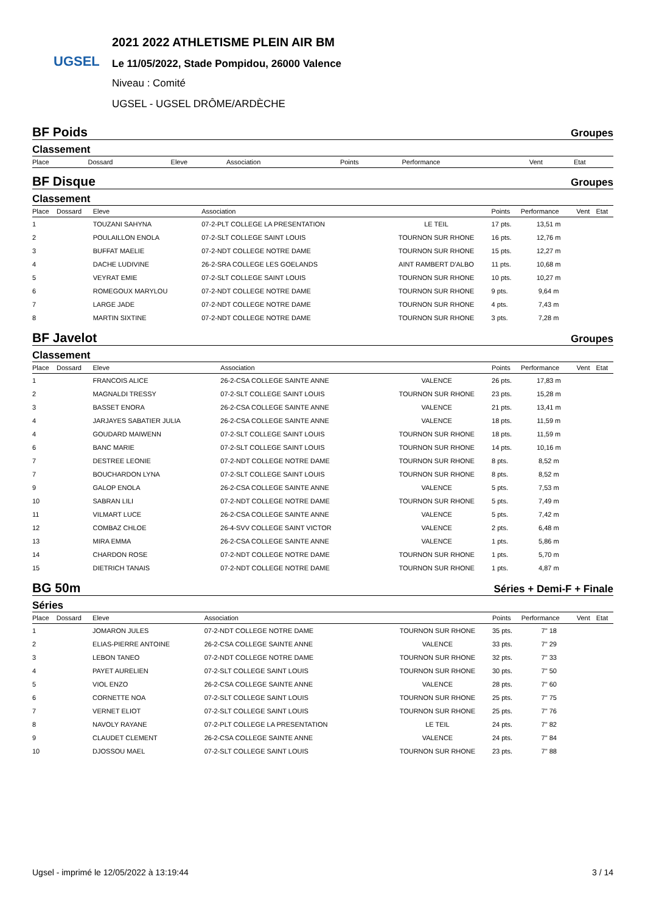UGSEL
2021 2022 ATHLETISME PLEIN AIR BM
Le 11/05/2022, Stade Pompidou, 26000 Valence
Niveau : Comité
UGSEL - UGSEL DRÔME/ARDÈCHE
BF Poids Groupes
Classement
| Place | Dossard | Eleve | Association | | Points | Performance | Vent | Etat |
| --- | --- | --- | --- | --- | --- | --- | --- | --- |
BF Disque Groupes
Classement
| Place | Dossard | Eleve | Association | | Points | Performance | Vent | Etat |
| --- | --- | --- | --- | --- | --- | --- | --- | --- |
| 1 | | TOUZANI SAHYNA | 07-2-PLT COLLEGE LA PRESENTATION | LE TEIL | 17 pts. | 13,51 m | | |
| 2 | | POULAILLON ENOLA | 07-2-SLT COLLEGE SAINT LOUIS | TOURNON SUR RHONE | 16 pts. | 12,76 m | | |
| 3 | | BUFFAT MAELIE | 07-2-NDT COLLEGE NOTRE DAME | TOURNON SUR RHONE | 15 pts. | 12,27 m | | |
| 4 | | DACHE LUDIVINE | 26-2-SRA COLLEGE LES GOELANDS | AINT RAMBERT D'ALBO | 11 pts. | 10,68 m | | |
| 5 | | VEYRAT EMIE | 07-2-SLT COLLEGE SAINT LOUIS | TOURNON SUR RHONE | 10 pts. | 10,27 m | | |
| 6 | | ROMEGOUX MARYLOU | 07-2-NDT COLLEGE NOTRE DAME | TOURNON SUR RHONE | 9 pts. | 9,64 m | | |
| 7 | | LARGE JADE | 07-2-NDT COLLEGE NOTRE DAME | TOURNON SUR RHONE | 4 pts. | 7,43 m | | |
| 8 | | MARTIN SIXTINE | 07-2-NDT COLLEGE NOTRE DAME | TOURNON SUR RHONE | 3 pts. | 7,28 m | | |
BF Javelot Groupes
Classement
| Place | Dossard | Eleve | Association | | Points | Performance | Vent | Etat |
| --- | --- | --- | --- | --- | --- | --- | --- | --- |
| 1 | | FRANCOIS ALICE | 26-2-CSA COLLEGE SAINTE ANNE | VALENCE | 26 pts. | 17,83 m | | |
| 2 | | MAGNALDI TRESSY | 07-2-SLT COLLEGE SAINT LOUIS | TOURNON SUR RHONE | 23 pts. | 15,28 m | | |
| 3 | | BASSET ENORA | 26-2-CSA COLLEGE SAINTE ANNE | VALENCE | 21 pts. | 13,41 m | | |
| 4 | | JARJAYES SABATIER JULIA | 26-2-CSA COLLEGE SAINTE ANNE | VALENCE | 18 pts. | 11,59 m | | |
| 4 | | GOUDARD MAIWENN | 07-2-SLT COLLEGE SAINT LOUIS | TOURNON SUR RHONE | 18 pts. | 11,59 m | | |
| 6 | | BANC MARIE | 07-2-SLT COLLEGE SAINT LOUIS | TOURNON SUR RHONE | 14 pts. | 10,16 m | | |
| 7 | | DESTREE LEONIE | 07-2-NDT COLLEGE NOTRE DAME | TOURNON SUR RHONE | 8 pts. | 8,52 m | | |
| 7 | | BOUCHARDON LYNA | 07-2-SLT COLLEGE SAINT LOUIS | TOURNON SUR RHONE | 8 pts. | 8,52 m | | |
| 9 | | GALOP ENOLA | 26-2-CSA COLLEGE SAINTE ANNE | VALENCE | 5 pts. | 7,53 m | | |
| 10 | | SABRAN LILI | 07-2-NDT COLLEGE NOTRE DAME | TOURNON SUR RHONE | 5 pts. | 7,49 m | | |
| 11 | | VILMART LUCE | 26-2-CSA COLLEGE SAINTE ANNE | VALENCE | 5 pts. | 7,42 m | | |
| 12 | | COMBAZ CHLOE | 26-4-SVV COLLEGE SAINT VICTOR | VALENCE | 2 pts. | 6,48 m | | |
| 13 | | MIRA EMMA | 26-2-CSA COLLEGE SAINTE ANNE | VALENCE | 1 pts. | 5,86 m | | |
| 14 | | CHARDON ROSE | 07-2-NDT COLLEGE NOTRE DAME | TOURNON SUR RHONE | 1 pts. | 5,70 m | | |
| 15 | | DIETRICH TANAIS | 07-2-NDT COLLEGE NOTRE DAME | TOURNON SUR RHONE | 1 pts. | 4,87 m | | |
BG 50m Séries + Demi-F + Finale
Séries
| Place | Dossard | Eleve | Association | | Points | Performance | Vent | Etat |
| --- | --- | --- | --- | --- | --- | --- | --- | --- |
| 1 | | JOMARON JULES | 07-2-NDT COLLEGE NOTRE DAME | TOURNON SUR RHONE | 35 pts. | 7" 18 | | |
| 2 | | ELIAS-PIERRE ANTOINE | 26-2-CSA COLLEGE SAINTE ANNE | VALENCE | 33 pts. | 7" 29 | | |
| 3 | | LEBON TANEO | 07-2-NDT COLLEGE NOTRE DAME | TOURNON SUR RHONE | 32 pts. | 7" 33 | | |
| 4 | | PAYET AURELIEN | 07-2-SLT COLLEGE SAINT LOUIS | TOURNON SUR RHONE | 30 pts. | 7" 50 | | |
| 5 | | VIOL ENZO | 26-2-CSA COLLEGE SAINTE ANNE | VALENCE | 28 pts. | 7" 60 | | |
| 6 | | CORNETTE NOA | 07-2-SLT COLLEGE SAINT LOUIS | TOURNON SUR RHONE | 25 pts. | 7" 75 | | |
| 7 | | VERNET ELIOT | 07-2-SLT COLLEGE SAINT LOUIS | TOURNON SUR RHONE | 25 pts. | 7" 76 | | |
| 8 | | NAVOLY RAYANE | 07-2-PLT COLLEGE LA PRESENTATION | LE TEIL | 24 pts. | 7" 82 | | |
| 9 | | CLAUDET CLEMENT | 26-2-CSA COLLEGE SAINTE ANNE | VALENCE | 24 pts. | 7" 84 | | |
| 10 | | DJOSSOU MAEL | 07-2-SLT COLLEGE SAINT LOUIS | TOURNON SUR RHONE | 23 pts. | 7" 88 | | |
Ugsel - imprimé le 12/05/2022 à 13:19:44 3 / 14